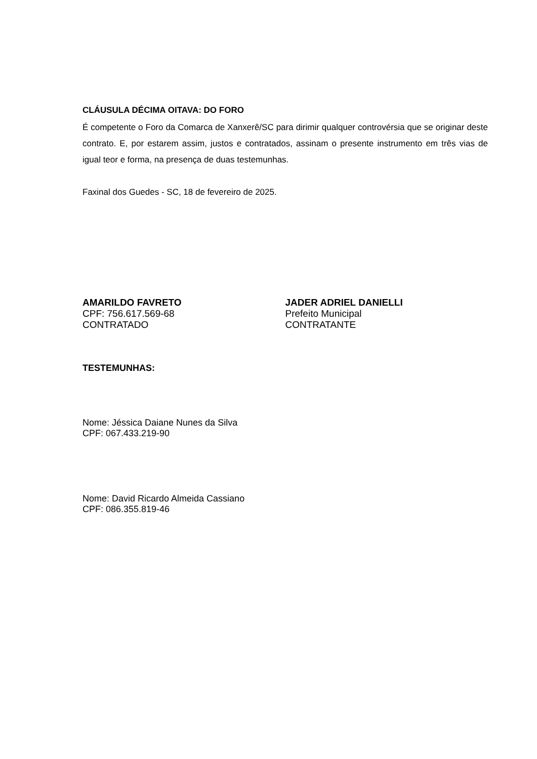CLÁUSULA DÉCIMA OITAVA: DO FORO
É competente o Foro da Comarca de Xanxerê/SC para dirimir qualquer controvérsia que se originar deste contrato. E, por estarem assim, justos e contratados, assinam o presente instrumento em três vias de igual teor e forma, na presença de duas testemunhas.
Faxinal dos Guedes - SC, 18 de fevereiro de 2025.
AMARILDO FAVRETO
CPF: 756.617.569-68
CONTRATADO
JADER ADRIEL DANIELLI
Prefeito Municipal
CONTRATANTE
TESTEMUNHAS:
Nome: Jéssica Daiane Nunes da Silva
CPF: 067.433.219-90
Nome: David Ricardo Almeida Cassiano
CPF: 086.355.819-46